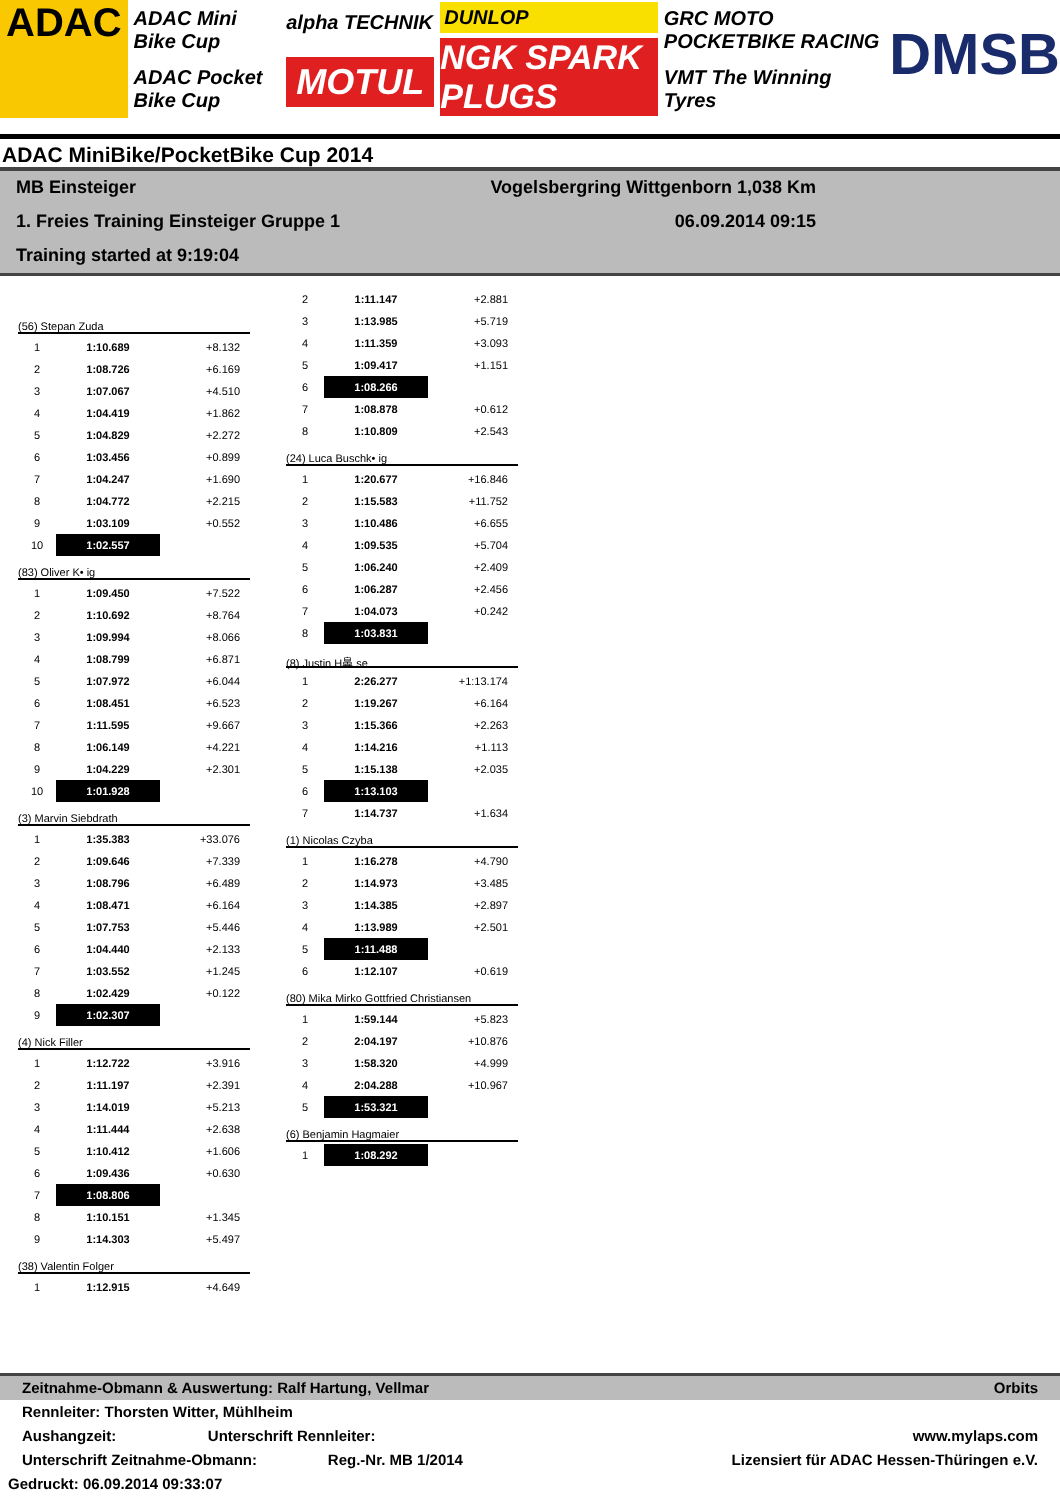ADAC
ADAC Mini Bike Cup
ADAC Pocket Bike Cup
alpha TECHNIK
MOTUL
DUNLOP
NGK SPARK PLUGS
GRC MOTO POCKETBIKE RACING
VMT The Winning Tyres
DMSB
ADAC MiniBike/PocketBike Cup 2014
MB Einsteiger Vogelsbergring Wittgenborn 1,038 Km
1. Freies Training Einsteiger Gruppe 1 06.09.2014 09:15
Training started at 9:19:04
(56) Stepan Zuda
| 1 | 1:10.689 | +8.132 |
| 2 | 1:08.726 | +6.169 |
| 3 | 1:07.067 | +4.510 |
| 4 | 1:04.419 | +1.862 |
| 5 | 1:04.829 | +2.272 |
| 6 | 1:03.456 | +0.899 |
| 7 | 1:04.247 | +1.690 |
| 8 | 1:04.772 | +2.215 |
| 9 | 1:03.109 | +0.552 |
| 10 | 1:02.557 | |
(83) Oliver K• ig
| 1 | 1:09.450 | +7.522 |
| 2 | 1:10.692 | +8.764 |
| 3 | 1:09.994 | +8.066 |
| 4 | 1:08.799 | +6.871 |
| 5 | 1:07.972 | +6.044 |
| 6 | 1:08.451 | +6.523 |
| 7 | 1:11.595 | +9.667 |
| 8 | 1:06.149 | +4.221 |
| 9 | 1:04.229 | +2.301 |
| 10 | 1:01.928 | |
(3) Marvin Siebdrath
| 1 | 1:35.383 | +33.076 |
| 2 | 1:09.646 | +7.339 |
| 3 | 1:08.796 | +6.489 |
| 4 | 1:08.471 | +6.164 |
| 5 | 1:07.753 | +5.446 |
| 6 | 1:04.440 | +2.133 |
| 7 | 1:03.552 | +1.245 |
| 8 | 1:02.429 | +0.122 |
| 9 | 1:02.307 | |
(4) Nick Filler
| 1 | 1:12.722 | +3.916 |
| 2 | 1:11.197 | +2.391 |
| 3 | 1:14.019 | +5.213 |
| 4 | 1:11.444 | +2.638 |
| 5 | 1:10.412 | +1.606 |
| 6 | 1:09.436 | +0.630 |
| 7 | 1:08.806 | |
| 8 | 1:10.151 | +1.345 |
| 9 | 1:14.303 | +5.497 |
(38) Valentin Folger
| 1 | 1:12.915 | +4.649 |
| 2 | 1:11.147 | +2.881 |
| 3 | 1:13.985 | +5.719 |
| 4 | 1:11.359 | +3.093 |
| 5 | 1:09.417 | +1.151 |
| 6 | 1:08.266 | |
| 7 | 1:08.878 | +0.612 |
| 8 | 1:10.809 | +2.543 |
(24) Luca Buschk• ig
| 1 | 1:20.677 | +16.846 |
| 2 | 1:15.583 | +11.752 |
| 3 | 1:10.486 | +6.655 |
| 4 | 1:09.535 | +5.704 |
| 5 | 1:06.240 | +2.409 |
| 6 | 1:06.287 | +2.456 |
| 7 | 1:04.073 | +0.242 |
| 8 | 1:03.831 | |
(8) Justin H鼻 se
| 1 | 2:26.277 | +1:13.174 |
| 2 | 1:19.267 | +6.164 |
| 3 | 1:15.366 | +2.263 |
| 4 | 1:14.216 | +1.113 |
| 5 | 1:15.138 | +2.035 |
| 6 | 1:13.103 | |
| 7 | 1:14.737 | +1.634 |
(1) Nicolas Czyba
| 1 | 1:16.278 | +4.790 |
| 2 | 1:14.973 | +3.485 |
| 3 | 1:14.385 | +2.897 |
| 4 | 1:13.989 | +2.501 |
| 5 | 1:11.488 | |
| 6 | 1:12.107 | +0.619 |
(80) Mika Mirko Gottfried Christiansen
| 1 | 1:59.144 | +5.823 |
| 2 | 2:04.197 | +10.876 |
| 3 | 1:58.320 | +4.999 |
| 4 | 2:04.288 | +10.967 |
| 5 | 1:53.321 | |
(6) Benjamin Hagmaier
| 1 | 1:08.292 | |
Zeitnahme-Obmann & Auswertung: Ralf Hartung, Vellmar Orbits
Rennleiter: Thorsten Witter, Mühlheim
Aushangzeit: Unterschrift Rennleiter: www.mylaps.com
Unterschrift Zeitnahme-Obmann: Reg.-Nr. MB 1/2014 Lizensiert für ADAC Hessen-Thüringen e.V.
Gedruckt: 06.09.2014 09:33:07